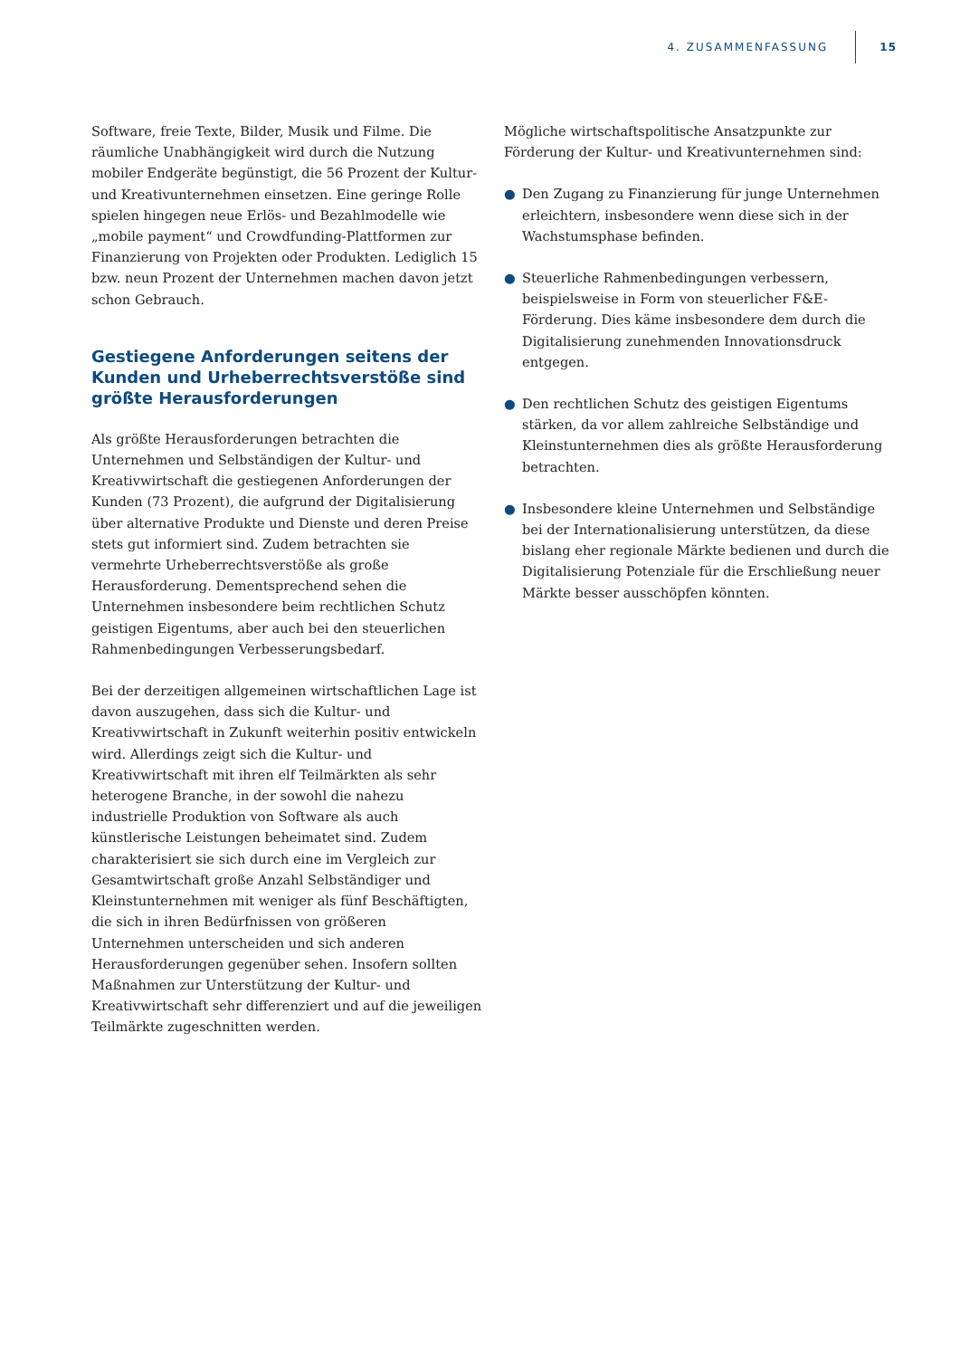4. ZUSAMMENFASSUNG 15
Software, freie Texte, Bilder, Musik und Filme. Die räumliche Unabhängigkeit wird durch die Nutzung mobiler Endgeräte begünstigt, die 56 Prozent der Kultur- und Kreativunternehmen einsetzen. Eine geringe Rolle spielen hingegen neue Erlös- und Bezahlmodelle wie „mobile payment“ und Crowdfunding-Plattformen zur Finanzierung von Projekten oder Produkten. Lediglich 15 bzw. neun Prozent der Unternehmen machen davon jetzt schon Gebrauch.
Gestiegene Anforderungen seitens der Kunden und Urheberrechtsverstöße sind größte Herausforderungen
Als größte Herausforderungen betrachten die Unternehmen und Selbständigen der Kultur- und Kreativwirtschaft die gestiegenen Anforderungen der Kunden (73 Prozent), die aufgrund der Digitalisierung über alternative Produkte und Dienste und deren Preise stets gut informiert sind. Zudem betrachten sie vermehrte Urheberrechtsverstöße als große Herausforderung. Dementsprechend sehen die Unternehmen insbesondere beim rechtlichen Schutz geistigen Eigentums, aber auch bei den steuerlichen Rahmenbedingungen Verbesserungsbedarf.
Bei der derzeitigen allgemeinen wirtschaftlichen Lage ist davon auszugehen, dass sich die Kultur- und Kreativwirtschaft in Zukunft weiterhin positiv entwickeln wird. Allerdings zeigt sich die Kultur- und Kreativwirtschaft mit ihren elf Teilmärkten als sehr heterogene Branche, in der sowohl die nahezu industrielle Produktion von Software als auch künstlerische Leistungen beheimatet sind. Zudem charakterisiert sie sich durch eine im Vergleich zur Gesamtwirtschaft große Anzahl Selbständiger und Kleinstunternehmen mit weniger als fünf Beschäftigten, die sich in ihren Bedürfnissen von größeren Unternehmen unterscheiden und sich anderen Herausforderungen gegenüber sehen. Insofern sollten Maßnahmen zur Unterstützung der Kultur- und Kreativwirtschaft sehr differenziert und auf die jeweiligen Teilmärkte zugeschnitten werden.
Mögliche wirtschaftspolitische Ansatzpunkte zur Förderung der Kultur- und Kreativunternehmen sind:
● Den Zugang zu Finanzierung für junge Unternehmen erleichtern, insbesondere wenn diese sich in der Wachstumsphase befinden.
● Steuerliche Rahmenbedingungen verbessern, beispielsweise in Form von steuerlicher F&E-Förderung. Dies käme insbesondere dem durch die Digitalisierung zunehmenden Innovationsdruck entgegen.
● Den rechtlichen Schutz des geistigen Eigentums stärken, da vor allem zahlreiche Selbständige und Kleinstunternehmen dies als größte Herausforderung betrachten.
● Insbesondere kleine Unternehmen und Selbständige bei der Internationalisierung unterstützen, da diese bislang eher regionale Märkte bedienen und durch die Digitalisierung Potenziale für die Erschließung neuer Märkte besser ausschöpfen könnten.